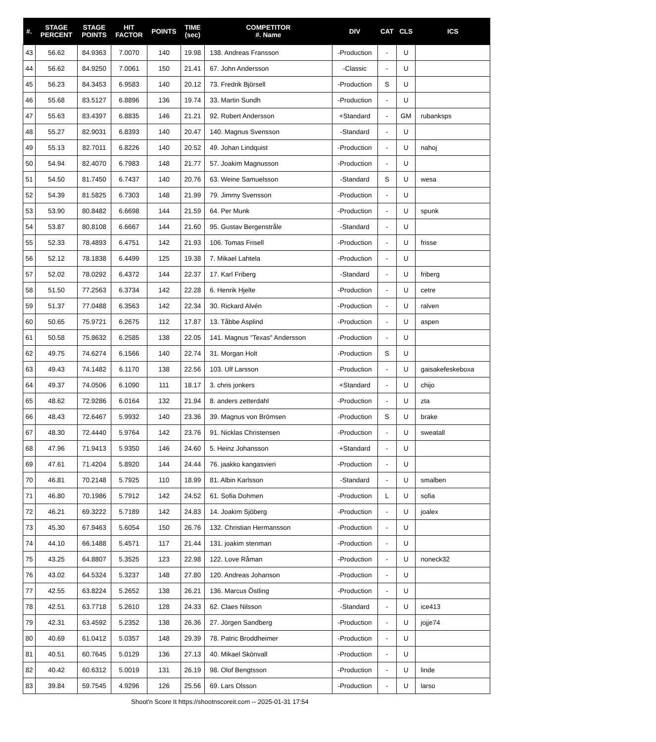| #. | STAGE PERCENT | STAGE POINTS | HIT FACTOR | POINTS | TIME (sec) | COMPETITOR #. Name | DIV | CAT | CLS | ICS |
| --- | --- | --- | --- | --- | --- | --- | --- | --- | --- | --- |
| 43 | 56.62 | 84.9363 | 7.0070 | 140 | 19.98 | 138. Andreas Fransson | -Production | - | U | |
| 44 | 56.62 | 84.9250 | 7.0061 | 150 | 21.41 | 67. John Andersson | -Classic | - | U | |
| 45 | 56.23 | 84.3453 | 6.9583 | 140 | 20.12 | 73. Fredrik Björsell | -Production | S | U | |
| 46 | 55.68 | 83.5127 | 6.8896 | 136 | 19.74 | 33. Martin Sundh | -Production | - | U | |
| 47 | 55.63 | 83.4397 | 6.8835 | 146 | 21.21 | 92. Robert Andersson | +Standard | - | GM | rubanksps |
| 48 | 55.27 | 82.9031 | 6.8393 | 140 | 20.47 | 140. Magnus Svensson | -Standard | - | U | |
| 49 | 55.13 | 82.7011 | 6.8226 | 140 | 20.52 | 49. Johan Lindquist | -Production | - | U | nahoj |
| 50 | 54.94 | 82.4070 | 6.7983 | 148 | 21.77 | 57. Joakim Magnusson | -Production | - | U | |
| 51 | 54.50 | 81.7450 | 6.7437 | 140 | 20.76 | 63. Weine Samuelsson | -Standard | S | U | wesa |
| 52 | 54.39 | 81.5825 | 6.7303 | 148 | 21.99 | 79. Jimmy Svensson | -Production | - | U | |
| 53 | 53.90 | 80.8482 | 6.6698 | 144 | 21.59 | 64. Per Munk | -Production | - | U | spunk |
| 54 | 53.87 | 80.8108 | 6.6667 | 144 | 21.60 | 95. Gustav Bergenstråle | -Standard | - | U | |
| 55 | 52.33 | 78.4893 | 6.4751 | 142 | 21.93 | 106. Tomas Frisell | -Production | - | U | frisse |
| 56 | 52.12 | 78.1838 | 6.4499 | 125 | 19.38 | 7. Mikael Lahtela | -Production | - | U | |
| 57 | 52.02 | 78.0292 | 6.4372 | 144 | 22.37 | 17. Karl Friberg | -Standard | - | U | friberg |
| 58 | 51.50 | 77.2563 | 6.3734 | 142 | 22.28 | 6. Henrik Hjelte | -Production | - | U | cetre |
| 59 | 51.37 | 77.0488 | 6.3563 | 142 | 22.34 | 30. Rickard Alvén | -Production | - | U | ralven |
| 60 | 50.65 | 75.9721 | 6.2675 | 112 | 17.87 | 13. Tåbbe Asplind | -Production | - | U | aspen |
| 61 | 50.58 | 75.8632 | 6.2585 | 138 | 22.05 | 141. Magnus "Texas" Andersson | -Production | - | U | |
| 62 | 49.75 | 74.6274 | 6.1566 | 140 | 22.74 | 31. Morgan Holt | -Production | S | U | |
| 63 | 49.43 | 74.1482 | 6.1170 | 138 | 22.56 | 103. Ulf Larsson | -Production | - | U | gaisakefeskeboxa |
| 64 | 49.37 | 74.0506 | 6.1090 | 111 | 18.17 | 3. chris jonkers | +Standard | - | U | chijo |
| 65 | 48.62 | 72.9286 | 6.0164 | 132 | 21.94 | 8. anders zetterdahl | -Production | - | U | zta |
| 66 | 48.43 | 72.6467 | 5.9932 | 140 | 23.36 | 39. Magnus von Brömsen | -Production | S | U | brake |
| 67 | 48.30 | 72.4440 | 5.9764 | 142 | 23.76 | 91. Nicklas Christensen | -Production | - | U | sweatall |
| 68 | 47.96 | 71.9413 | 5.9350 | 146 | 24.60 | 5. Heinz Johansson | +Standard | - | U | |
| 69 | 47.61 | 71.4204 | 5.8920 | 144 | 24.44 | 76. jaakko kangasvieri | -Production | - | U | |
| 70 | 46.81 | 70.2148 | 5.7925 | 110 | 18.99 | 81. Albin Karlsson | -Standard | - | U | smalben |
| 71 | 46.80 | 70.1986 | 5.7912 | 142 | 24.52 | 61. Sofia Dohmen | -Production | L | U | sofia |
| 72 | 46.21 | 69.3222 | 5.7189 | 142 | 24.83 | 14. Joakim Sjöberg | -Production | - | U | joalex |
| 73 | 45.30 | 67.9463 | 5.6054 | 150 | 26.76 | 132. Christian Hermansson | -Production | - | U | |
| 74 | 44.10 | 66.1488 | 5.4571 | 117 | 21.44 | 131. joakim stenman | -Production | - | U | |
| 75 | 43.25 | 64.8807 | 5.3525 | 123 | 22.98 | 122. Love Råman | -Production | - | U | noneck32 |
| 76 | 43.02 | 64.5324 | 5.3237 | 148 | 27.80 | 120. Andreas Johanson | -Production | - | U | |
| 77 | 42.55 | 63.8224 | 5.2652 | 138 | 26.21 | 136. Marcus Östling | -Production | - | U | |
| 78 | 42.51 | 63.7718 | 5.2610 | 128 | 24.33 | 62. Claes Nilsson | -Standard | - | U | ice413 |
| 79 | 42.31 | 63.4592 | 5.2352 | 138 | 26.36 | 27. Jörgen Sandberg | -Production | - | U | jojje74 |
| 80 | 40.69 | 61.0412 | 5.0357 | 148 | 29.39 | 78. Patric Broddheimer | -Production | - | U | |
| 81 | 40.51 | 60.7645 | 5.0129 | 136 | 27.13 | 40. Mikael Skönvall | -Production | - | U | |
| 82 | 40.42 | 60.6312 | 5.0019 | 131 | 26.19 | 98. Olof Bengtsson | -Production | - | U | linde |
| 83 | 39.84 | 59.7545 | 4.9296 | 126 | 25.56 | 69. Lars Olsson | -Production | - | U | larso |
Shoot'n Score It https://shootnscoreit.com -- 2025-01-31 17:54